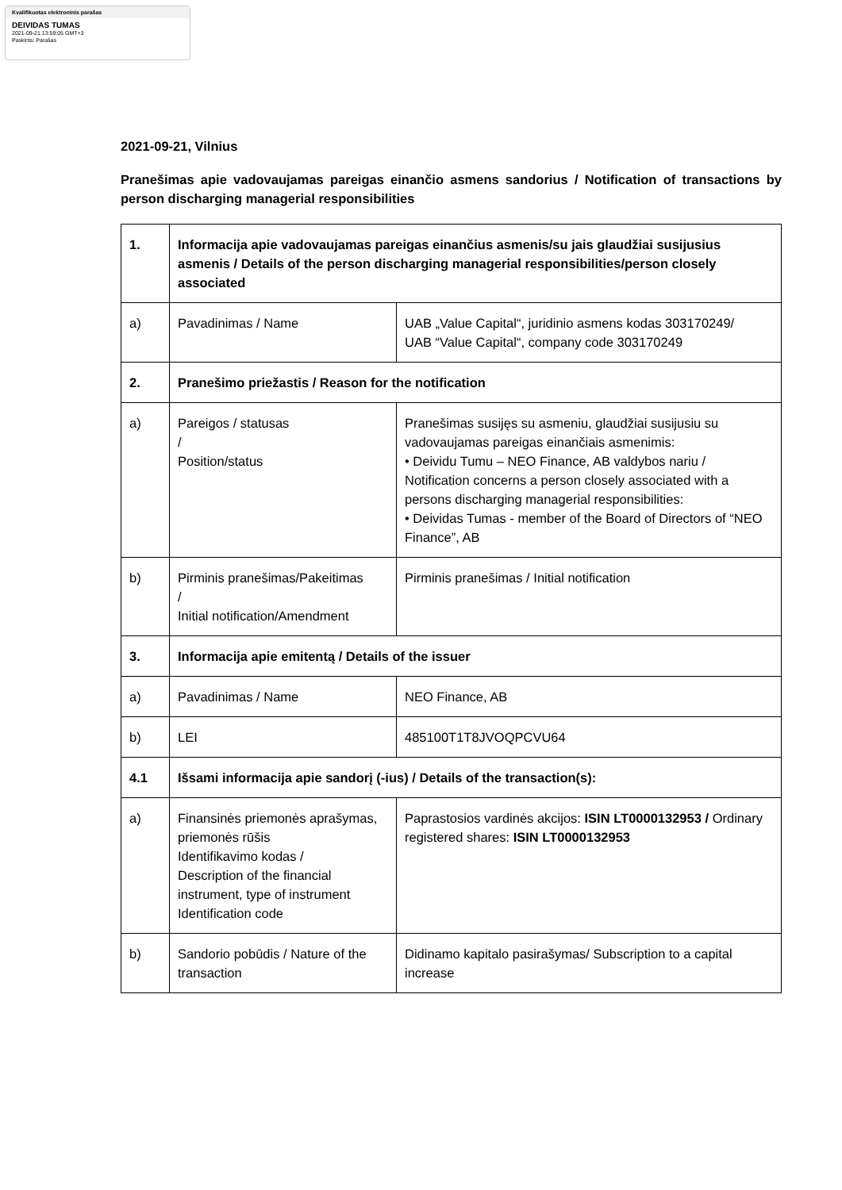Kvalifikuotas elektroninis parašas
DEIVIDAS TUMAS
2021-09-21 13:59:05 GMT+3
Paskirtis: Parašas
2021-09-21, Vilnius
Pranešimas apie vadovaujamas pareigas einančio asmens sandorius / Notification of transactions by person discharging managerial responsibilities
| 1. | Informacija apie vadovaujamas pareigas einančius asmenis/su jais glaudžiai susijusius asmenis / Details of the person discharging managerial responsibilities/person closely associated | |
| a) | Pavadinimas / Name | UAB „Value Capital“, juridinio asmens kodas 303170249/ UAB “Value Capital“, company code 303170249 |
| 2. | Pranešimo priežastis / Reason for the notification | |
| a) | Pareigos / statusas / Position/status | Pranešimas susijęs su asmeniu, glaudžiai susijusiu su vadovaujamas pareigas einančiais asmenimis: • Deividu Tumu – NEO Finance, AB valdybos nariu / Notification concerns a person closely associated with a persons discharging managerial responsibilities: • Deividas Tumas - member of the Board of Directors of “NEO Finance”, AB |
| b) | Pirminis pranešimas/Pakeitimas / Initial notification/Amendment | Pirminis pranešimas / Initial notification |
| 3. | Informacija apie emitentą / Details of the issuer | |
| a) | Pavadinimas / Name | NEO Finance, AB |
| b) | LEI | 485100T1T8JVOQPCVU64 |
| 4.1 | Išsami informacija apie sandorį (-ius) / Details of the transaction(s): | |
| a) | Finansinės priemonės aprašymas, priemonės rūšis Identifikavimo kodas / Description of the financial instrument, type of instrument Identification code | Paprastosios vardinės akcijos: ISIN LT0000132953 / Ordinary registered shares: ISIN LT0000132953 |
| b) | Sandorio pobūdis / Nature of the transaction | Didinamo kapitalo pasirašymas/ Subscription to a capital increase |